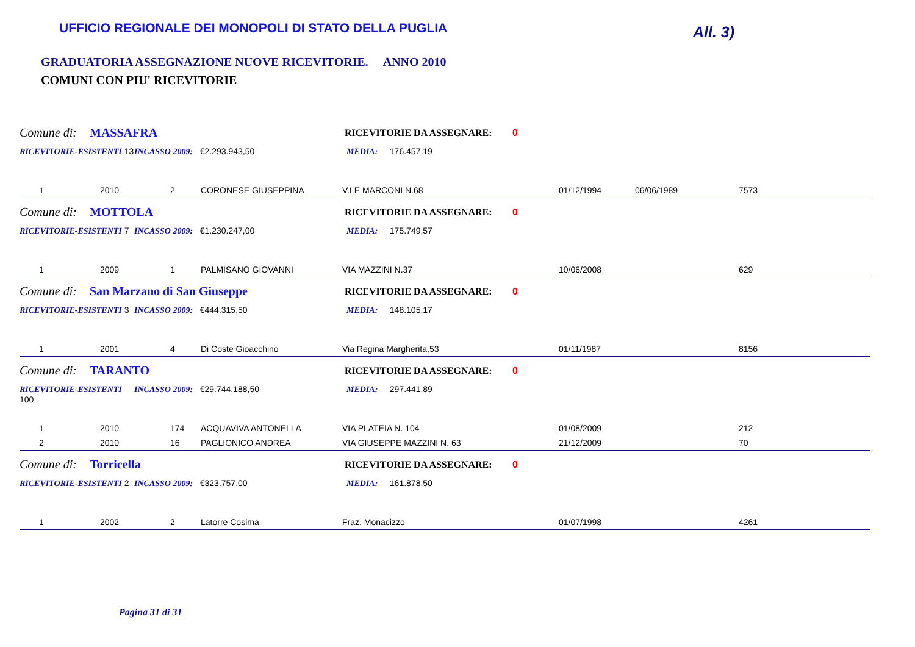UFFICIO REGIONALE DEI MONOPOLI DI STATO DELLA PUGLIA
All. 3)
GRADUATORIA ASSEGNAZIONE NUOVE RICEVITORIE. ANNO 2010
COMUNI CON PIU' RICEVITORIE
Comune di: MASSAFRA RICEVITORIE DA ASSEGNARE: 0
RICEVITORIE-ESISTENTI 13 INCASSO 2009: €2.293.943,50 MEDIA: 176.457,19
| 1 | 2010 | 2 | CORONESE GIUSEPPINA | V.LE MARCONI N.68 | 01/12/1994 | 06/06/1989 | 7573 |
Comune di: MOTTOLA RICEVITORIE DA ASSEGNARE: 0
RICEVITORIE-ESISTENTI 7 INCASSO 2009: €1.230.247,00 MEDIA: 175.749,57
| 1 | 2009 | 1 | PALMISANO GIOVANNI | VIA MAZZINI N.37 | 10/06/2008 | | 629 |
Comune di: San Marzano di San Giuseppe RICEVITORIE DA ASSEGNARE: 0
RICEVITORIE-ESISTENTI 3 INCASSO 2009: €444.315,50 MEDIA: 148.105,17
| 1 | 2001 | 4 | Di Coste Gioacchino | Via Regina Margherita,53 | 01/11/1987 | | 8156 |
Comune di: TARANTO RICEVITORIE DA ASSEGNARE: 0
RICEVITORIE-ESISTENTI 100 INCASSO 2009: €29.744.188,50 MEDIA: 297.441,89
| 1 | 2010 | 174 | ACQUAVIVA ANTONELLA | VIA PLATEIA N. 104 | 01/08/2009 | | 212 |
| 2 | 2010 | 16 | PAGLIONICO ANDREA | VIA GIUSEPPE MAZZINI N. 63 | 21/12/2009 | | 70 |
Comune di: Torricella RICEVITORIE DA ASSEGNARE: 0
RICEVITORIE-ESISTENTI 2 INCASSO 2009: €323.757,00 MEDIA: 161.878,50
| 1 | 2002 | 2 | Latorre Cosima | Fraz. Monacizzo | 01/07/1998 | | 4261 |
Pagina 31 di 31